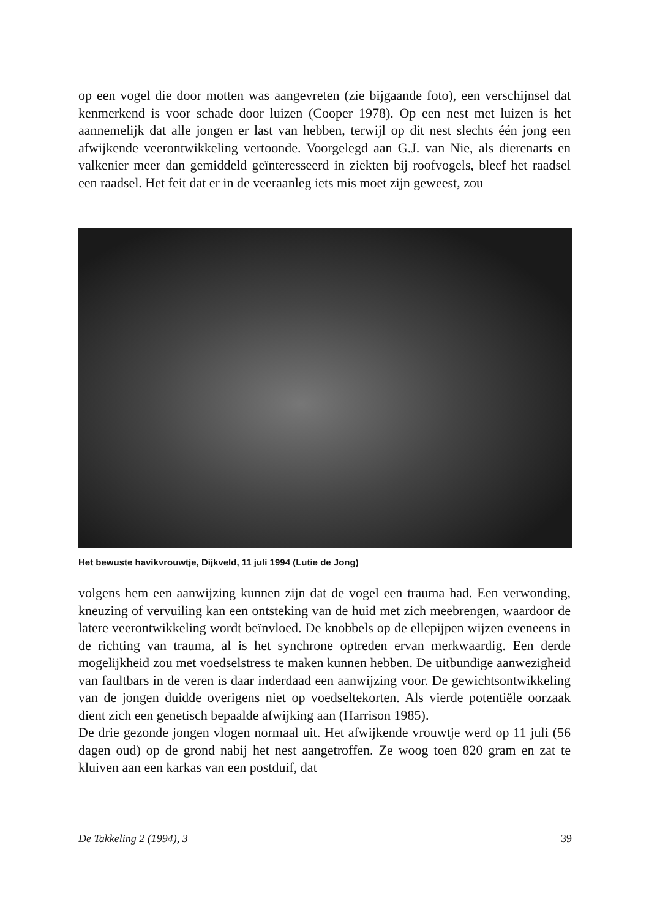op een vogel die door motten was aangevreten (zie bijgaande foto), een verschijnsel dat kenmerkend is voor schade door luizen (Cooper 1978). Op een nest met luizen is het aannemelijk dat alle jongen er last van hebben, terwijl op dit nest slechts één jong een afwijkende veerontwikkeling vertoonde. Voorgelegd aan G.J. van Nie, als dierenarts en valkenier meer dan gemiddeld geïnteresseerd in ziekten bij roofvogels, bleef het raadsel een raadsel. Het feit dat er in de veeraanleg iets mis moet zijn geweest, zou
Het bewuste havikvrouwtje, Dijkveld, 11 juli 1994 (Lutie de Jong)
volgens hem een aanwijzing kunnen zijn dat de vogel een trauma had. Een verwonding, kneuzing of vervuiling kan een ontsteking van de huid met zich meebrengen, waardoor de latere veerontwikkeling wordt beïnvloed. De knobbels op de ellepijpen wijzen eveneens in de richting van trauma, al is het synchrone optreden ervan merkwaardig. Een derde mogelijkheid zou met voedselstress te maken kunnen hebben. De uitbundige aanwezigheid van faultbars in de veren is daar inderdaad een aanwijzing voor. De gewichtsontwikkeling van de jongen duidde overigens niet op voedseltekorten. Als vierde potentiële oorzaak dient zich een genetisch bepaalde afwijking aan (Harrison 1985).
De drie gezonde jongen vlogen normaal uit. Het afwijkende vrouwtje werd op 11 juli (56 dagen oud) op de grond nabij het nest aangetroffen. Ze woog toen 820 gram en zat te kluiven aan een karkas van een postduif, dat
De Takkeling 2 (1994), 3 39